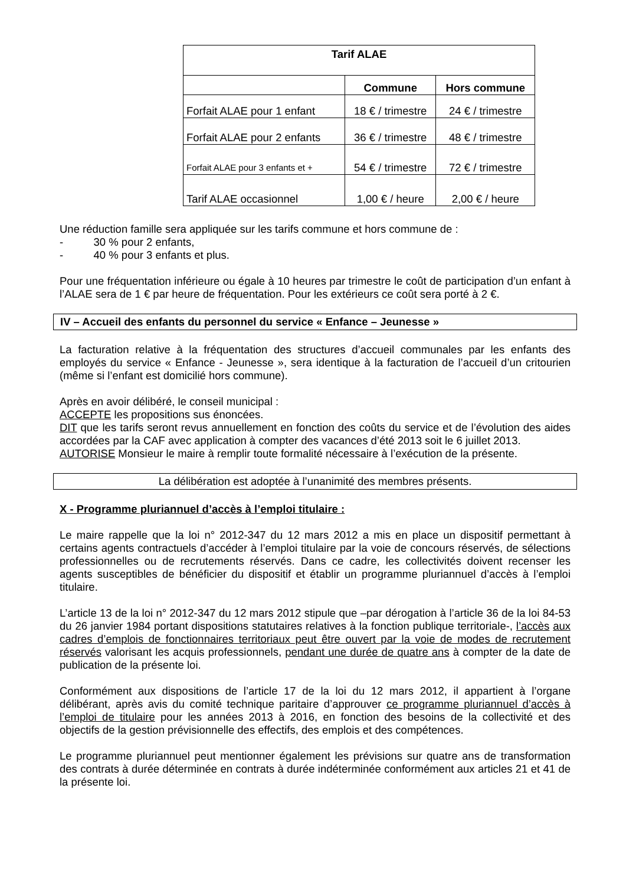| Tarif ALAE | | |
| --- | --- | --- |
| | Commune | Hors commune |
| Forfait ALAE pour 1 enfant | 18 € / trimestre | 24 € / trimestre |
| Forfait ALAE pour 2 enfants | 36 € / trimestre | 48 € / trimestre |
| Forfait ALAE pour 3 enfants et + | 54 € / trimestre | 72 € / trimestre |
| Tarif ALAE occasionnel | 1,00 € / heure | 2,00 € / heure |
Une réduction famille sera appliquée sur les tarifs commune et hors commune de :
- 30 % pour 2 enfants,
- 40 % pour 3 enfants et plus.
Pour une fréquentation inférieure ou égale à 10 heures par trimestre le coût de participation d’un enfant à l’ALAE sera de 1 € par heure de fréquentation. Pour les extérieurs ce coût sera porté à 2 €.
IV – Accueil des enfants du personnel du service « Enfance – Jeunesse »
La facturation relative à la fréquentation des structures d’accueil communales par les enfants des employés du service « Enfance - Jeunesse », sera identique à la facturation de l’accueil d’un critourien (même si l’enfant est domicilié hors commune).
Après en avoir délibéré, le conseil municipal :
ACCEPTE les propositions sus énoncées.
DIT que les tarifs seront revus annuellement en fonction des coûts du service et de l’évolution des aides accordées par la CAF avec application à compter des vacances d’été 2013 soit le 6 juillet 2013.
AUTORISE Monsieur le maire à remplir toute formalité nécessaire à l’exécution de la présente.
La délibération est adoptée à l’unanimité des membres présents.
X - Programme pluriannuel d’accès à l’emploi titulaire :
Le maire rappelle que la loi n° 2012-347 du 12 mars 2012 a mis en place un dispositif permettant à certains agents contractuels d’accéder à l’emploi titulaire par la voie de concours réservés, de sélections professionnelles ou de recrutements réservés. Dans ce cadre, les collectivités doivent recenser les agents susceptibles de bénéficier du dispositif et établir un programme pluriannuel d’accès à l’emploi titulaire.
L’article 13 de la loi n° 2012-347 du 12 mars 2012 stipule que –par dérogation à l’article 36 de la loi 84-53 du 26 janvier 1984 portant dispositions statutaires relatives à la fonction publique territoriale-, l’accès aux cadres d’emplois de fonctionnaires territoriaux peut être ouvert par la voie de modes de recrutement réservés valorisant les acquis professionnels, pendant une durée de quatre ans à compter de la date de publication de la présente loi.
Conformément aux dispositions de l’article 17 de la loi du 12 mars 2012, il appartient à l’organe délibérant, après avis du comité technique paritaire d’approuver ce programme pluriannuel d’accès à l’emploi de titulaire pour les années 2013 à 2016, en fonction des besoins de la collectivité et des objectifs de la gestion prévisionnelle des effectifs, des emplois et des compétences.
Le programme pluriannuel peut mentionner également les prévisions sur quatre ans de transformation des contrats à durée déterminée en contrats à durée indéterminée conformément aux articles 21 et 41 de la présente loi.